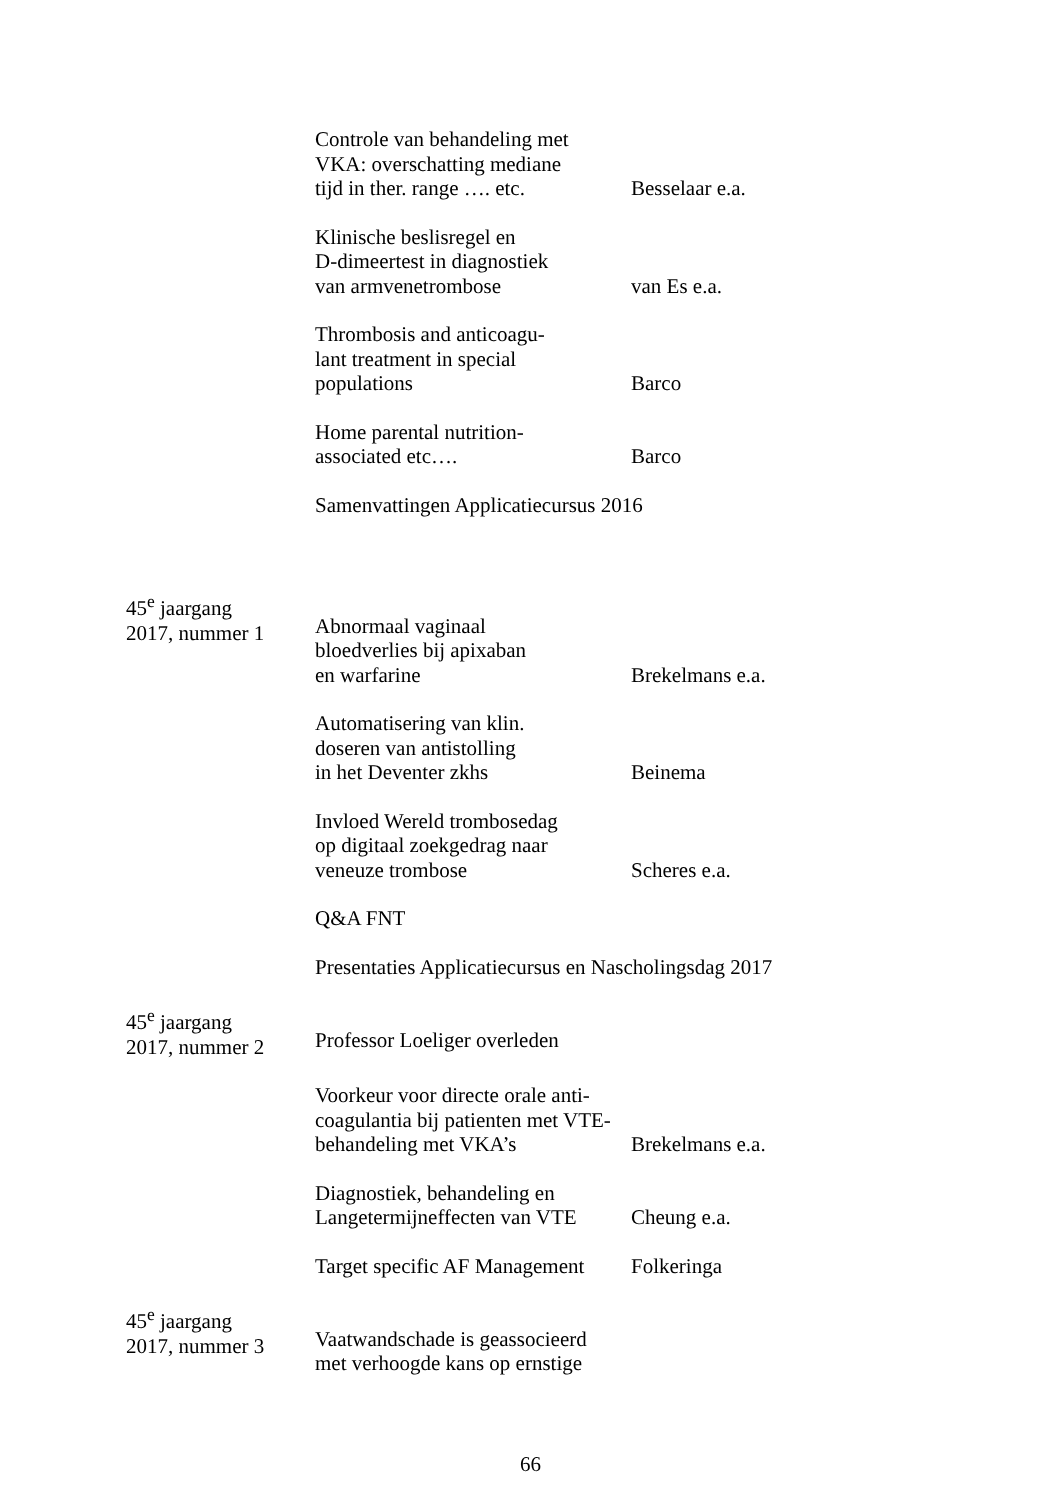Controle van behandeling met
VKA: overschatting mediane
tijd in ther. range …. etc.
Besselaar e.a.
Klinische beslisregel en
D-dimeertest in diagnostiek
van armvenetrombose
van Es e.a.
Thrombosis and anticoagu-
lant treatment in special
populations
Barco
Home parental nutrition-
associated etc….
Barco
Samenvattingen Applicatiecursus 2016
45<sup>e</sup> jaargang
2017, nummer 1
Abnormaal vaginaal
bloedverlies bij apixaban
en warfarine
Brekelmans e.a.
Automatisering van klin.
doseren van antistolling
in het Deventer zkhs
Beinema
Invloed Wereld trombosedag
op digitaal zoekgedrag naar
veneuze trombose
Scheres e.a.
Q&A FNT
Presentaties Applicatiecursus en Nascholingsdag 2017
45<sup>e</sup> jaargang
2017, nummer 2
Professor Loeliger overleden
Voorkeur voor directe orale anti-
coagulantia bij patienten met VTE-
behandeling met VKA’s
Brekelmans e.a.
Diagnostiek, behandeling en
Langetermijneffecten van VTE
Cheung e.a.
Target specific AF Management
Folkeringa
45<sup>e</sup> jaargang
2017, nummer 3
Vaatwandschade is geassocieerd
met verhoogde kans op ernstige
66